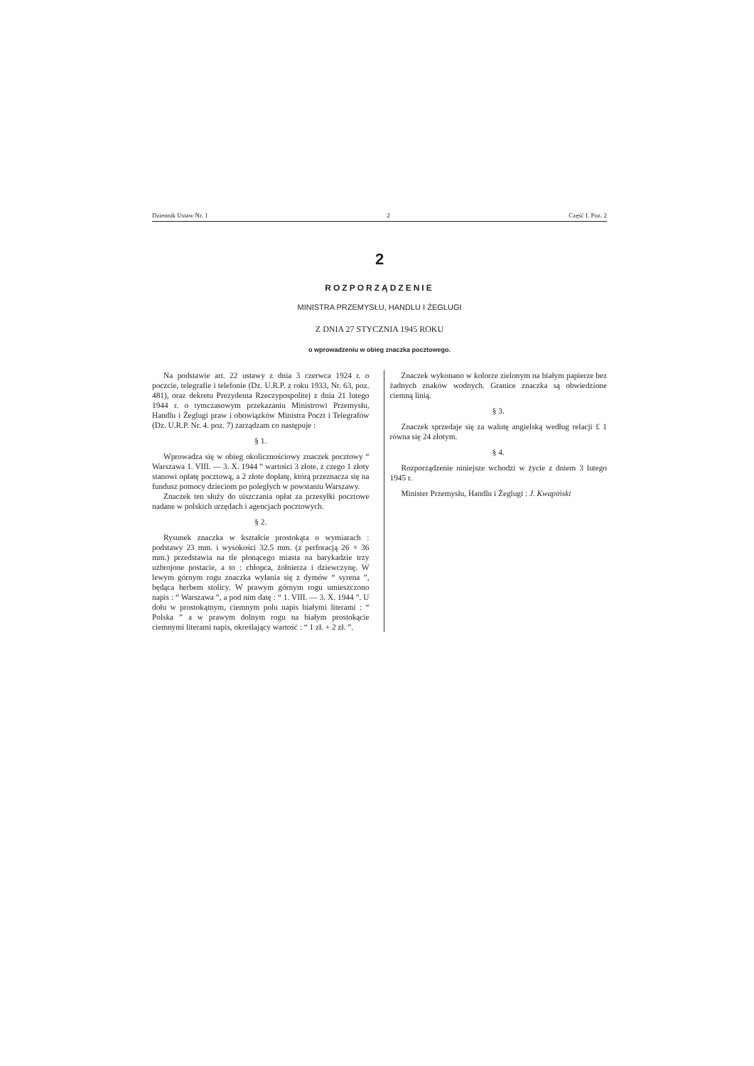Dziennik Ustaw Nr. 1 2 Część I. Poz. 2
2
ROZPORZĄDZENIE
MINISTRA PRZEMYSŁU, HANDLU I ŻEGLUGI
Z DNIA 27 STYCZNIA 1945 ROKU
o wprowadzeniu w obieg znaczka pocztowego.
Na podstawie art. 22 ustawy z dnia 3 czerwca 1924 r. o poczcie, telegrafie i telefonie (Dz. U.R.P. z roku 1933, Nr. 63, poz. 481), oraz dekretu Prezydenta Rzeczypospolitej z dnia 21 lutego 1944 r. o tymczasowym przekazaniu Ministrowi Przemysłu, Handlu i Żeglugi praw i obowiązków Ministra Poczt i Telegrafów (Dz. U.R.P. Nr. 4. poz. 7) zarządzam co następuje :
§ 1.
Wprowadza się w obieg okolicznościowy znaczek pocztowy “ Warszawa 1. VIII. — 3. X. 1944 ” wartości 3 złote, z czego 1 złoty stanowi opłatę pocztową, a 2 złote dopłatę, którą przeznacza się na fundusz pomocy dzieciom po poległych w powstaniu Warszawy.
Znaczek ten służy do uiszczania opłat za przesyłki pocztowe nadane w polskich urzędach i agencjach pocztowych.
§ 2.
Rysunek znaczka w kształcie prostokąta o wymiarach : podstawy 23 mm. i wysokości 32.5 mm. (z perforacją 26 × 36 mm.) przedstawia na tle płonącego miasta na barykadzie trzy uzbrojone postacie, a to : chłopca, żołnierza i dziewczynę. W lewym górnym rogu znaczka wyłania się z dymów “ syrena ”, będąca herbem stolicy. W prawym górnym rogu umieszczono napis : “ Warszawa ”, a pod nim datę : “ 1. VIII. — 3. X. 1944 ”. U dołu w prostokątnym, ciemnym polu napis białymi literami : “ Polska ” a w prawym dolnym rogu na białym prostokącie ciemnymi literami napis, określający wartość : “ 1 zł. + 2 zł. ”.
Znaczek wykonano w kolorze zielonym na białym papierze bez żadnych znaków wodnych. Granice znaczka są obwiedzione ciemną linią.
§ 3.
Znaczek sprzedaje się za walutę angielską według relacji £ 1 równa się 24 złotym.
§ 4.
Rozporządzenie niniejsze wchodzi w życie z dniem 3 lutego 1945 r.
Minister Przemysłu, Handlu i Żeglugi : J. Kwapiński